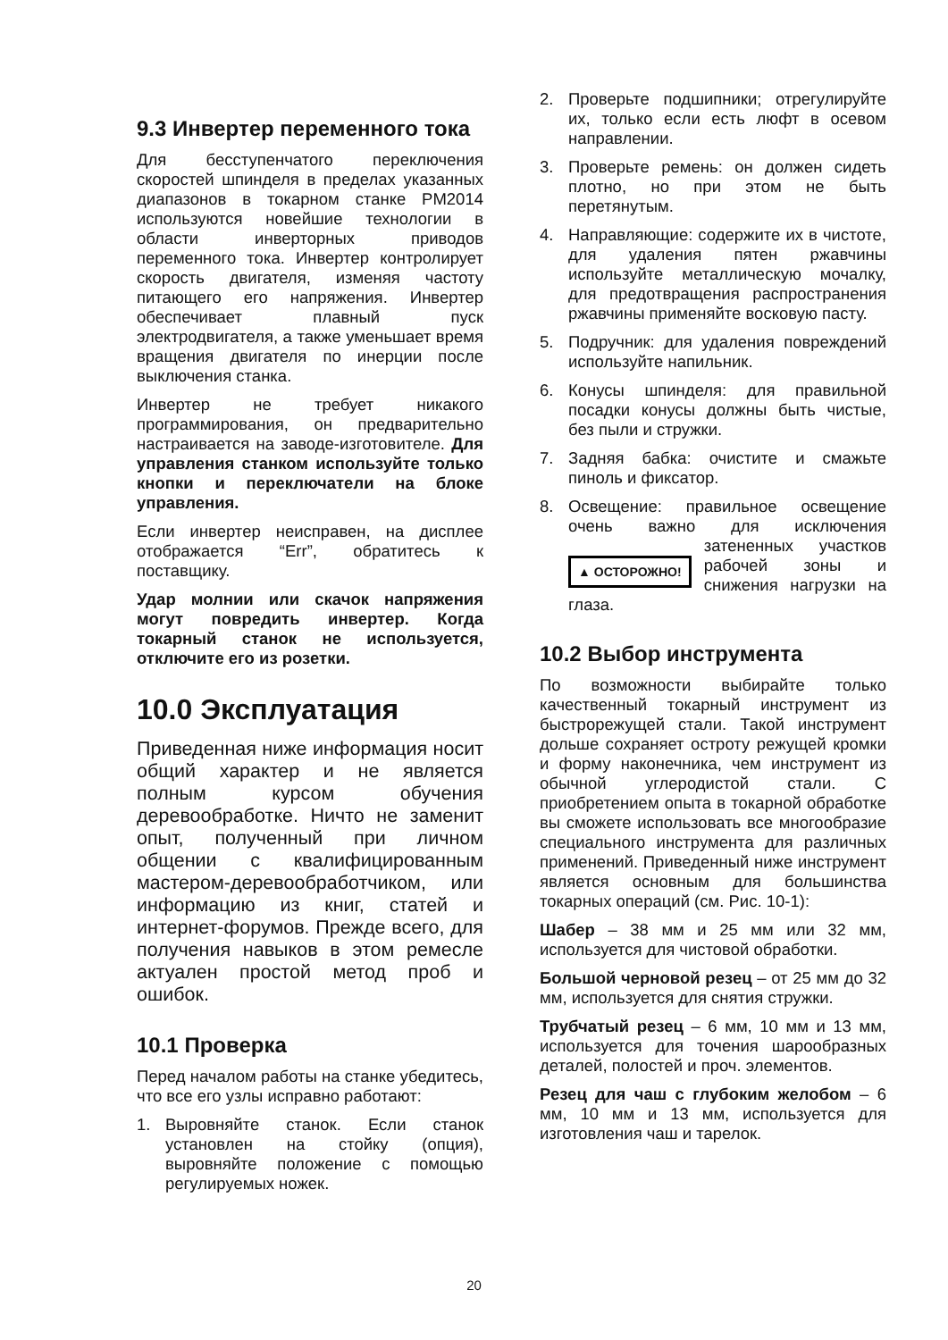9.3 Инвертер переменного тока
Для бесступенчатого переключения скоростей шпинделя в пределах указанных диапазонов в токарном станке PM2014 используются новейшие технологии в области инверторных приводов переменного тока. Инвертер контролирует скорость двигателя, изменяя частоту питающего его напряжения. Инвертер обеспечивает плавный пуск электродвигателя, а также уменьшает время вращения двигателя по инерции после выключения станка.
Инвертер не требует никакого программирования, он предварительно настраивается на заводе-изготовителе. Для управления станком используйте только кнопки и переключатели на блоке управления.
Если инвертер неисправен, на дисплее отображается “Err”, обратитесь к поставщику.
Удар молнии или скачок напряжения могут повредить инвертер. Когда токарный станок не используется, отключите его из розетки.
10.0 Эксплуатация
Приведенная ниже информация носит общий характер и не является полным курсом обучения деревообработке. Ничто не заменит опыт, полученный при личном общении с квалифицированным мастером-деревообработчиком, или информацию из книг, статей и интернет-форумов. Прежде всего, для получения навыков в этом ремесле актуален простой метод проб и ошибок.
10.1 Проверка
Перед началом работы на станке убедитесь, что все его узлы исправно работают:
1. Выровняйте станок. Если станок установлен на стойку (опция), выровняйте положение с помощью регулируемых ножек.
2. Проверьте подшипники; отрегулируйте их, только если есть люфт в осевом направлении.
3. Проверьте ремень: он должен сидеть плотно, но при этом не быть перетянутым.
4. Направляющие: содержите их в чистоте, для удаления пятен ржавчины используйте металлическую мочалку, для предотвращения распространения ржавчины применяйте восковую пасту.
5. Подручник: для удаления повреждений используйте напильник.
6. Конусы шпинделя: для правильной посадки конусы должны быть чистые, без пыли и стружки.
7. Задняя бабка: очистите и смажьте пиноль и фиксатор.
8. Освещение: правильное освещение очень важно для исключения ▲ ОСТОРОЖНО! затененных участков рабочей зоны и снижения нагрузки на глаза.
10.2 Выбор инструмента
По возможности выбирайте только качественный токарный инструмент из быстрорежущей стали. Такой инструмент дольше сохраняет остроту режущей кромки и форму наконечника, чем инструмент из обычной углеродистой стали. С приобретением опыта в токарной обработке вы сможете использовать все многообразие специального инструмента для различных применений. Приведенный ниже инструмент является основным для большинства токарных операций (см. Рис. 10-1):
Шабер – 38 мм и 25 мм или 32 мм, используется для чистовой обработки.
Большой черновой резец – от 25 мм до 32 мм, используется для снятия стружки.
Трубчатый резец – 6 мм, 10 мм и 13 мм, используется для точения шарообразных деталей, полостей и проч. элементов.
Резец для чаш с глубоким желобом – 6 мм, 10 мм и 13 мм, используется для изготовления чаш и тарелок.
20